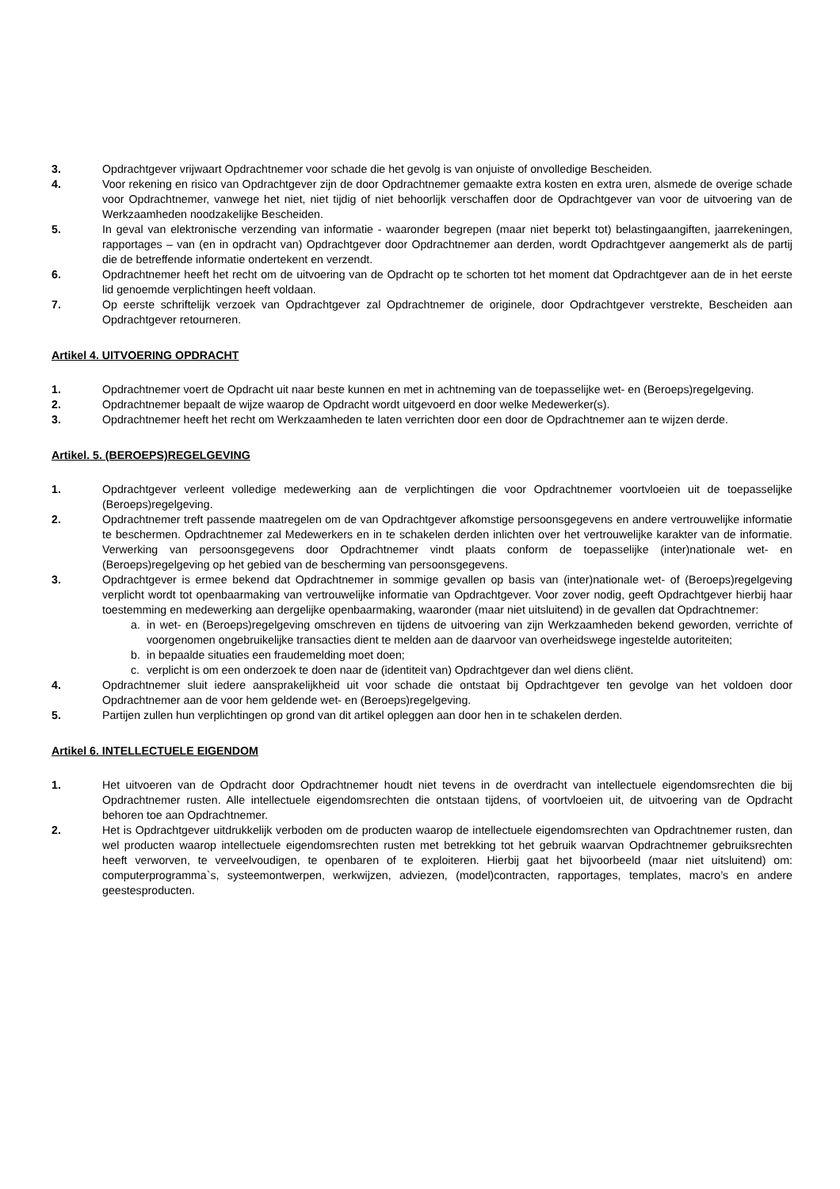3. Opdrachtgever vrijwaart Opdrachtnemer voor schade die het gevolg is van onjuiste of onvolledige Bescheiden.
4. Voor rekening en risico van Opdrachtgever zijn de door Opdrachtnemer gemaakte extra kosten en extra uren, alsmede de overige schade voor Opdrachtnemer, vanwege het niet, niet tijdig of niet behoorlijk verschaffen door de Opdrachtgever van voor de uitvoering van de Werkzaamheden noodzakelijke Bescheiden.
5. In geval van elektronische verzending van informatie - waaronder begrepen (maar niet beperkt tot) belastingaangiften, jaarrekeningen, rapportages – van (en in opdracht van) Opdrachtgever door Opdrachtnemer aan derden, wordt Opdrachtgever aangemerkt als de partij die de betreffende informatie ondertekent en verzendt.
6. Opdrachtnemer heeft het recht om de uitvoering van de Opdracht op te schorten tot het moment dat Opdrachtgever aan de in het eerste lid genoemde verplichtingen heeft voldaan.
7. Op eerste schriftelijk verzoek van Opdrachtgever zal Opdrachtnemer de originele, door Opdrachtgever verstrekte, Bescheiden aan Opdrachtgever retourneren.
Artikel 4. UITVOERING OPDRACHT
1. Opdrachtnemer voert de Opdracht uit naar beste kunnen en met in achtneming van de toepasselijke wet- en (Beroeps)regelgeving.
2. Opdrachtnemer bepaalt de wijze waarop de Opdracht wordt uitgevoerd en door welke Medewerker(s).
3. Opdrachtnemer heeft het recht om Werkzaamheden te laten verrichten door een door de Opdrachtnemer aan te wijzen derde.
Artikel. 5. (BEROEPS)REGELGEVING
1. Opdrachtgever verleent volledige medewerking aan de verplichtingen die voor Opdrachtnemer voortvloeien uit de toepasselijke (Beroeps)regelgeving.
2. Opdrachtnemer treft passende maatregelen om de van Opdrachtgever afkomstige persoonsgegevens en andere vertrouwelijke informatie te beschermen. Opdrachtnemer zal Medewerkers en in te schakelen derden inlichten over het vertrouwelijke karakter van de informatie. Verwerking van persoonsgegevens door Opdrachtnemer vindt plaats conform de toepasselijke (inter)nationale wet- en (Beroeps)regelgeving op het gebied van de bescherming van persoonsgegevens.
3. Opdrachtgever is ermee bekend dat Opdrachtnemer in sommige gevallen op basis van (inter)nationale wet- of (Beroeps)regelgeving verplicht wordt tot openbaarmaking van vertrouwelijke informatie van Opdrachtgever. Voor zover nodig, geeft Opdrachtgever hierbij haar toestemming en medewerking aan dergelijke openbaarmaking, waaronder (maar niet uitsluitend) in de gevallen dat Opdrachtnemer:
a. in wet- en (Beroeps)regelgeving omschreven en tijdens de uitvoering van zijn Werkzaamheden bekend geworden, verrichte of voorgenomen ongebruikelijke transacties dient te melden aan de daarvoor van overheidswege ingestelde autoriteiten;
b. in bepaalde situaties een fraudemelding moet doen;
c. verplicht is om een onderzoek te doen naar de (identiteit van) Opdrachtgever dan wel diens cliënt.
4. Opdrachtnemer sluit iedere aansprakelijkheid uit voor schade die ontstaat bij Opdrachtgever ten gevolge van het voldoen door Opdrachtnemer aan de voor hem geldende wet- en (Beroeps)regelgeving.
5. Partijen zullen hun verplichtingen op grond van dit artikel opleggen aan door hen in te schakelen derden.
Artikel 6. INTELLECTUELE EIGENDOM
1. Het uitvoeren van de Opdracht door Opdrachtnemer houdt niet tevens in de overdracht van intellectuele eigendomsrechten die bij Opdrachtnemer rusten. Alle intellectuele eigendomsrechten die ontstaan tijdens, of voortvloeien uit, de uitvoering van de Opdracht behoren toe aan Opdrachtnemer.
2. Het is Opdrachtgever uitdrukkelijk verboden om de producten waarop de intellectuele eigendomsrechten van Opdrachtnemer rusten, dan wel producten waarop intellectuele eigendomsrechten rusten met betrekking tot het gebruik waarvan Opdrachtnemer gebruiksrechten heeft verworven, te verveelvoudigen, te openbaren of te exploiteren. Hierbij gaat het bijvoorbeeld (maar niet uitsluitend) om: computerprogramma`s, systeemontwerpen, werkwijzen, adviezen, (model)contracten, rapportages, templates, macro’s en andere geestesproducten.